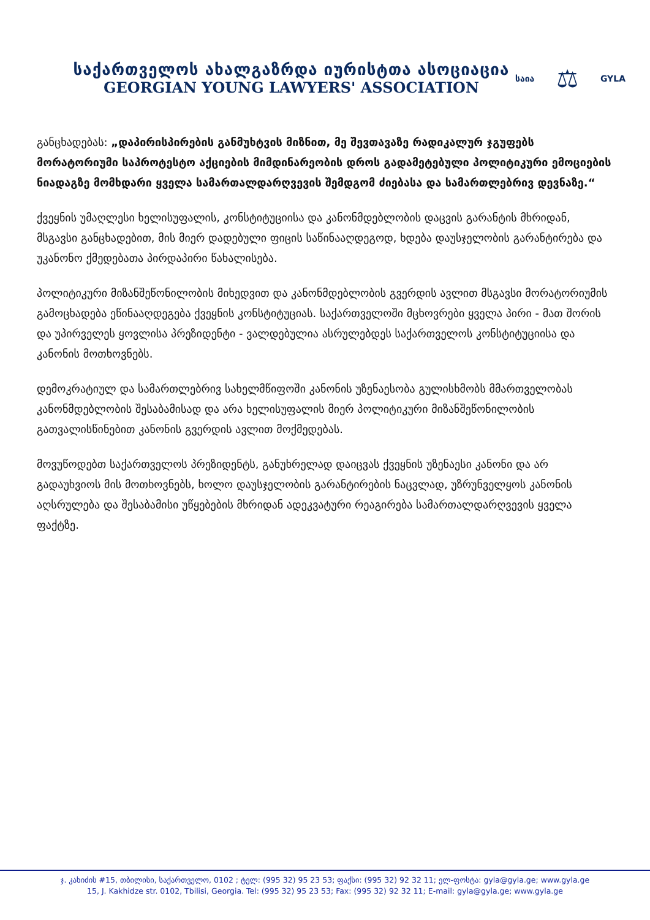საქართველოს ახალგაზრდა იურისტთა ასოციაცია
GEORGIAN YOUNG LAWYERS' ASSOCIATION
საია ⚖ GYLA
განცხადებას: „დაპირისპირების განმუხტვის მიზნით, მე შევთავაზე რადიკალურ ჯგუფებს მორატორიუმი საპროტესტო აქციების მიმდინარეობის დროს გადამეტებული პოლიტიკური ემოციების ნიადაგზე მომხდარი ყველა სამართალდარღვევის შემდგომ ძიებასა და სამართლებრივ დევნაზე.“
ქვეყნის უმაღლესი ხელისუფალის, კონსტიტუციისა და კანონმდებლობის დაცვის გარანტის მხრიდან, მსგავსი განცხადებით, მის მიერ დადებული ფიცის საწინააღდეგოდ, ხდება დაუსჯელობის გარანტირება და უკანონო ქმედებათა პირდაპირი წახალისება.
პოლიტიკური მიზანშეწონილობის მიხედვით და კანონმდებლობის გვერდის ავლით მსგავსი მორატორიუმის გამოცხადება ეწინააღდეგება ქვეყნის კონსტიტუციას. საქართველოში მცხოვრები ყველა პირი - მათ შორის და უპირველეს ყოვლისა პრეზიდენტი - ვალდებულია ასრულებდეს საქართველოს კონსტიტუციისა და კანონის მოთხოვნებს.
დემოკრატიულ და სამართლებრივ სახელმწიფოში კანონის უზენაესობა გულისხმობს მმართველობას კანონმდებლობის შესაბამისად და არა ხელისუფალის მიერ პოლიტიკური მიზანშეწონილობის გათვალისწინებით კანონის გვერდის ავლით მოქმედებას.
მოვუწოდებთ საქართველოს პრეზიდენტს, განუხრელად დაიცვას ქვეყნის უზენაესი კანონი და არ გადაუხვიოს მის მოთხოვნებს, ხოლო დაუსჯელობის გარანტირების ნაცვლად, უზრუნველყოს კანონის აღსრულება და შესაბამისი უწყებების მხრიდან ადეკვატური რეაგირება სამართალდარღვევის ყველა ფაქტზე.
ჯ. კახიძის #15, თბილისი, საქართველო, 0102 ; ტელ: (995 32) 95 23 53; ფაქსი: (995 32) 92 32 11; ელ-ფოსტა: gyla@gyla.ge; www.gyla.ge
15, J. Kakhidze str. 0102, Tbilisi, Georgia. Tel: (995 32) 95 23 53; Fax: (995 32) 92 32 11; E-mail: gyla@gyla.ge; www.gyla.ge